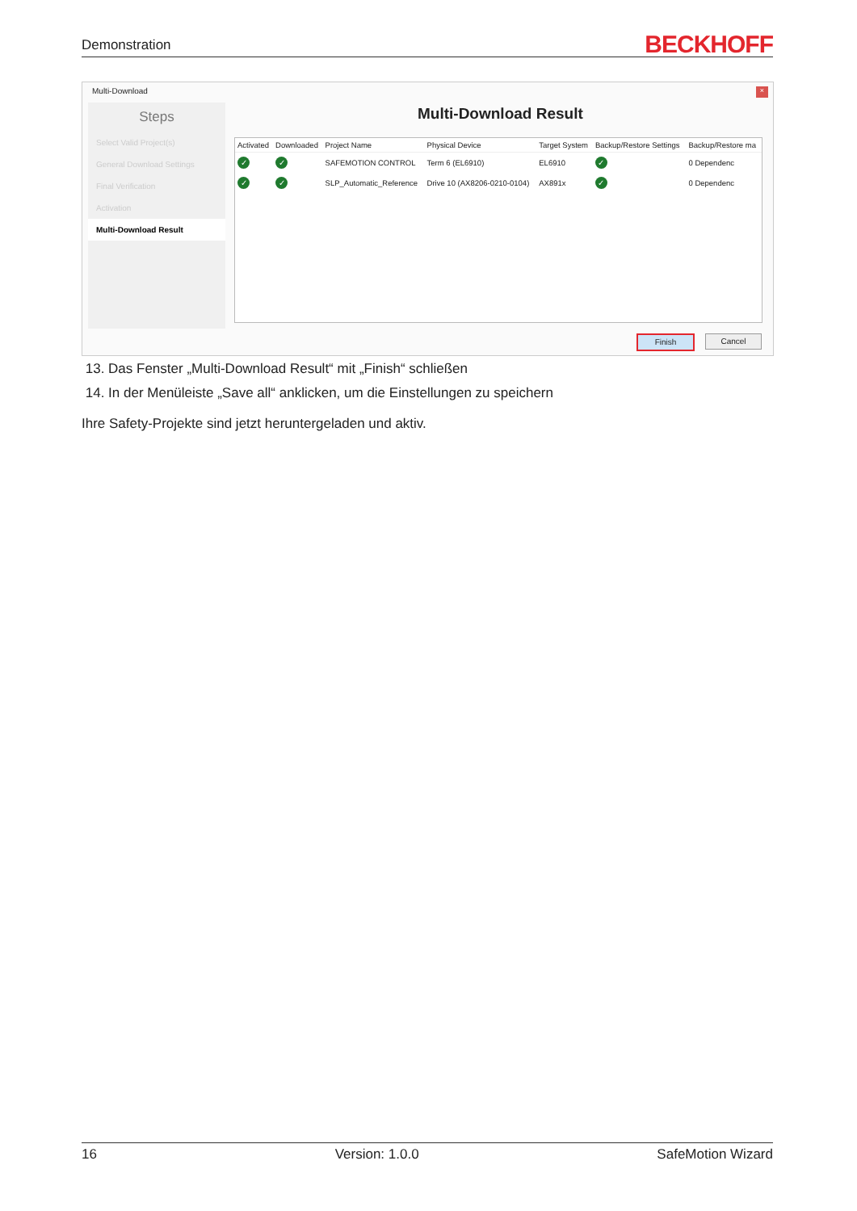Demonstration BECKHOFF
Multi-Download ×
Steps
Select Valid Project(s)
General Download Settings
Final Verification
Activation
Multi-Download Result
Multi-Download Result
| Activated | Downloaded | Project Name | Physical Device | Target System | Backup/Restore Settings | Backup/Restore ma |
| --- | --- | --- | --- | --- | --- | --- |
| ✓ | ✓ | SAFEMOTION CONTROL | Term 6 (EL6910) | EL6910 | ✓ | 0 Dependenc |
| ✓ | ✓ | SLP_Automatic_Reference | Drive 10 (AX8206-0210-0104) | AX891x | ✓ | 0 Dependenc |
Finish Cancel
13. Das Fenster „Multi-Download Result“ mit „Finish“ schließen
14. In der Menüleiste „Save all“ anklicken, um die Einstellungen zu speichern
Ihre Safety-Projekte sind jetzt heruntergeladen und aktiv.
16 Version: 1.0.0 SafeMotion Wizard